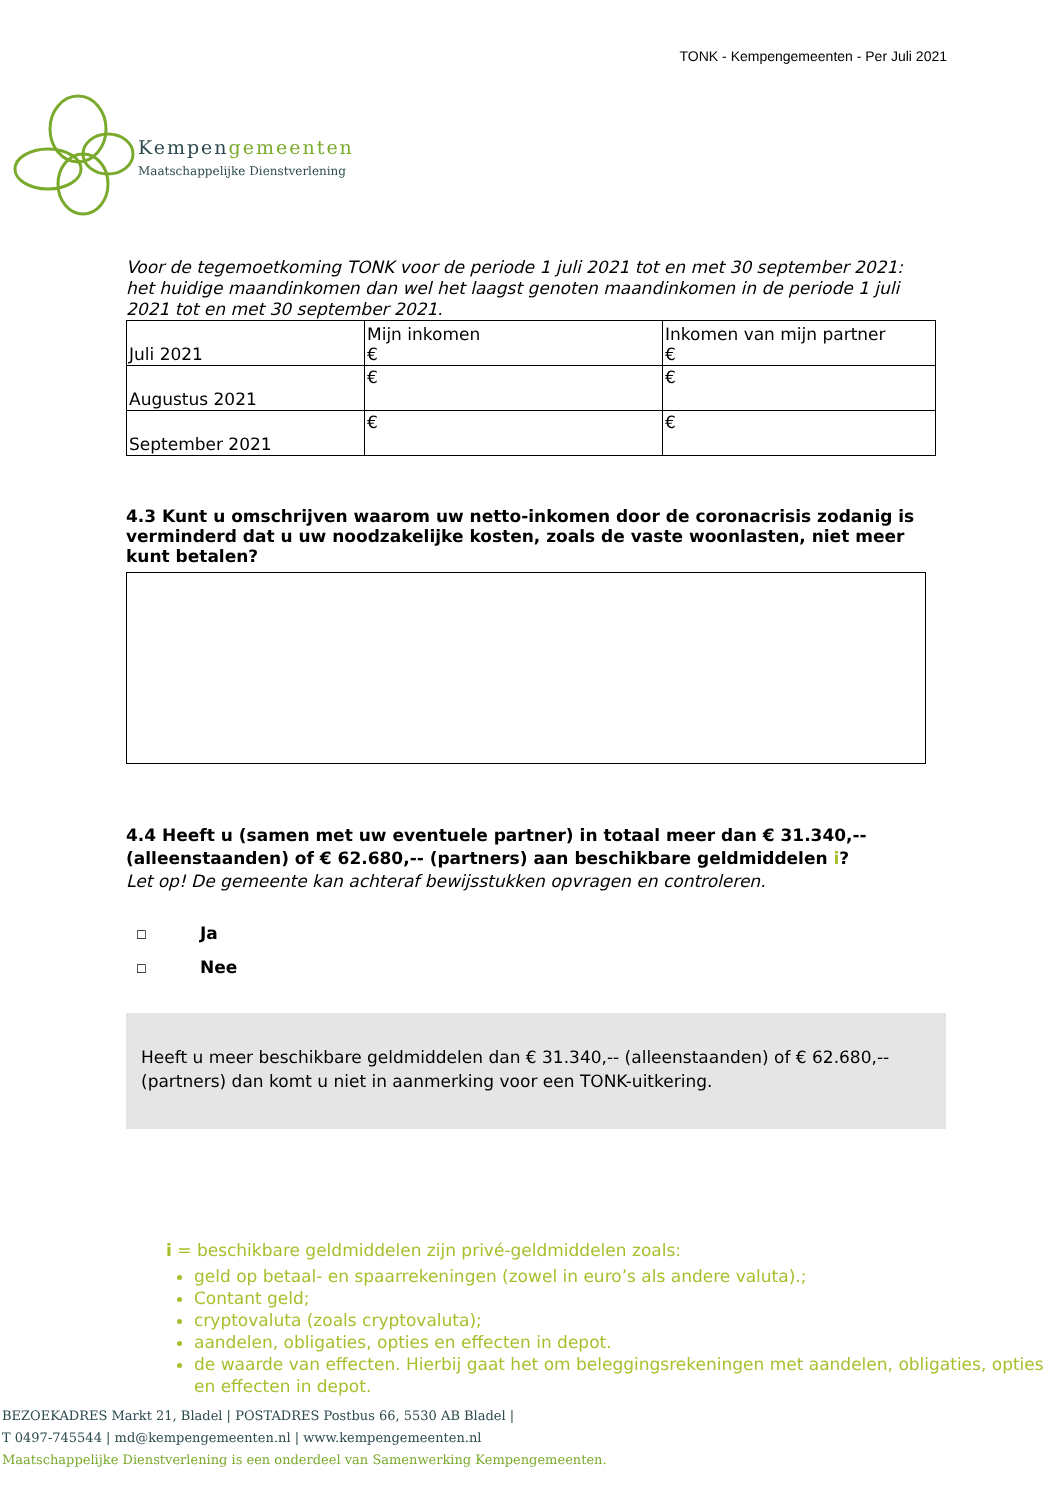TONK - Kempengemeenten - Per Juli 2021
Kempengemeenten
Maatschappelijke Dienstverlening
Voor de tegemoetkoming TONK voor de periode 1 juli 2021 tot en met 30 september 2021: het huidige maandinkomen dan wel het laagst genoten maandinkomen in de periode 1 juli 2021 tot en met 30 september 2021.
| Juli 2021 | Mijn inkomen € | Inkomen van mijn partner € |
| Augustus 2021 | € | € |
| September 2021 | € | € |
4.3 Kunt u omschrijven waarom uw netto-inkomen door de coronacrisis zodanig is verminderd dat u uw noodzakelijke kosten, zoals de vaste woonlasten, niet meer kunt betalen?
4.4 Heeft u (samen met uw eventuele partner) in totaal meer dan € 31.340,-- (alleenstaanden) of € 62.680,-- (partners) aan beschikbare geldmiddelen i?
Let op! De gemeente kan achteraf bewijsstukken opvragen en controleren.
☐ Ja
☐ Nee
Heeft u meer beschikbare geldmiddelen dan € 31.340,-- (alleenstaanden) of € 62.680,-- (partners) dan komt u niet in aanmerking voor een TONK-uitkering.
i = beschikbare geldmiddelen zijn privé-geldmiddelen zoals:
geld op betaal- en spaarrekeningen (zowel in euro’s als andere valuta).;
Contant geld;
cryptovaluta (zoals cryptovaluta);
aandelen, obligaties, opties en effecten in depot.
de waarde van effecten. Hierbij gaat het om beleggingsrekeningen met aandelen, obligaties, opties en effecten in depot.
BEZOEKADRES Markt 21, Bladel | POSTADRES Postbus 66, 5530 AB Bladel |
T 0497-745544 | md@kempengemeenten.nl | www.kempengemeenten.nl
Maatschappelijke Dienstverlening is een onderdeel van Samenwerking Kempengemeenten.